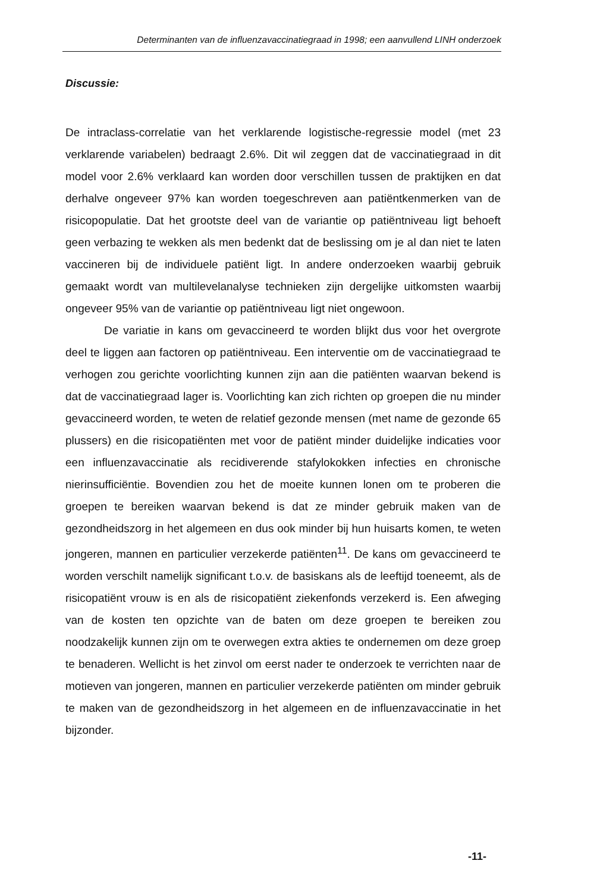Determinanten van de influenzavaccinatiegraad in 1998; een aanvullend LINH onderzoek
Discussie:
De intraclass-correlatie van het verklarende logistische-regressie model (met 23 verklarende variabelen) bedraagt 2.6%. Dit wil zeggen dat de vaccinatiegraad in dit model voor 2.6% verklaard kan worden door verschillen tussen de praktijken en dat derhalve ongeveer 97% kan worden toegeschreven aan patiëntkenmerken van de risicopopulatie. Dat het grootste deel van de variantie op patiëntniveau ligt behoeft geen verbazing te wekken als men bedenkt dat de beslissing om je al dan niet te laten vaccineren bij de individuele patiënt ligt. In andere onderzoeken waarbij gebruik gemaakt wordt van multilevelanalyse technieken zijn dergelijke uitkomsten waarbij ongeveer 95% van de variantie op patiëntniveau ligt niet ongewoon.
De variatie in kans om gevaccineerd te worden blijkt dus voor het overgrote deel te liggen aan factoren op patiëntniveau. Een interventie om de vaccinatiegraad te verhogen zou gerichte voorlichting kunnen zijn aan die patiënten waarvan bekend is dat de vaccinatiegraad lager is. Voorlichting kan zich richten op groepen die nu minder gevaccineerd worden, te weten de relatief gezonde mensen (met name de gezonde 65 plussers) en die risicopatiënten met voor de patiënt minder duidelijke indicaties voor een influenzavaccinatie als recidiverende stafylokokken infecties en chronische nierinsufficiëntie. Bovendien zou het de moeite kunnen lonen om te proberen die groepen te bereiken waarvan bekend is dat ze minder gebruik maken van de gezondheidszorg in het algemeen en dus ook minder bij hun huisarts komen, te weten jongeren, mannen en particulier verzekerde patiënten<sup>11</sup>. De kans om gevaccineerd te worden verschilt namelijk significant t.o.v. de basiskans als de leeftijd toeneemt, als de risicopatiënt vrouw is en als de risicopatiënt ziekenfonds verzekerd is. Een afweging van de kosten ten opzichte van de baten om deze groepen te bereiken zou noodzakelijk kunnen zijn om te overwegen extra akties te ondernemen om deze groep te benaderen. Wellicht is het zinvol om eerst nader te onderzoek te verrichten naar de motieven van jongeren, mannen en particulier verzekerde patiënten om minder gebruik te maken van de gezondheidszorg in het algemeen en de influenzavaccinatie in het bijzonder.
-11-